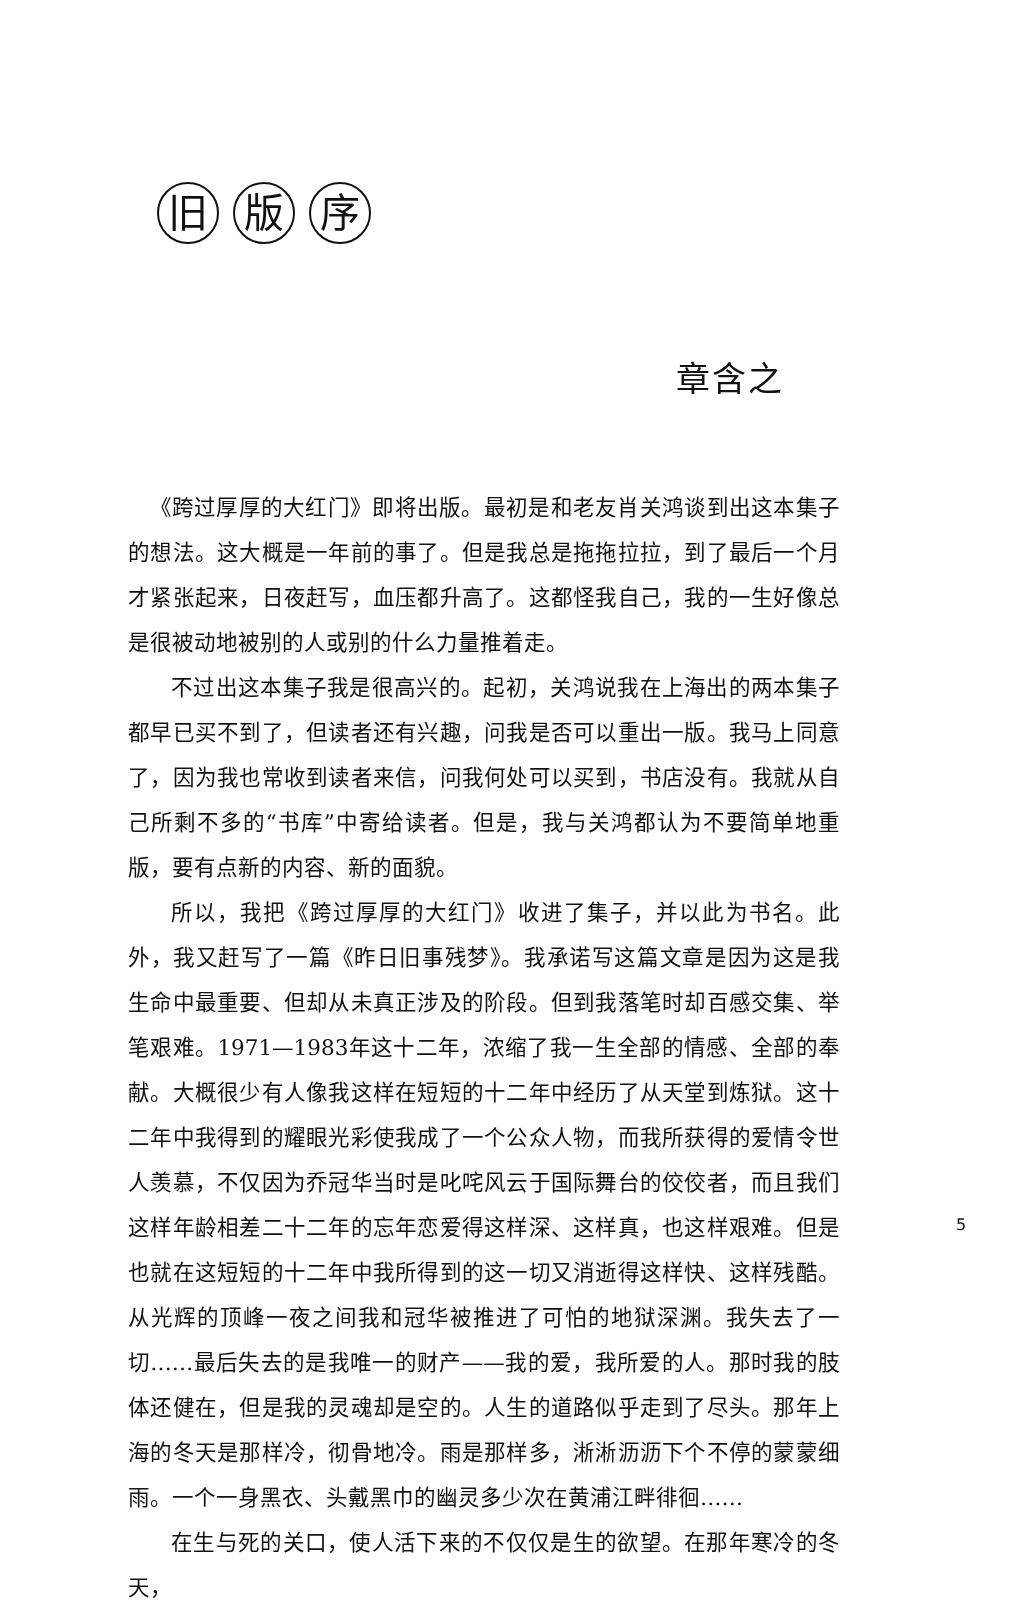旧版 序
章含之
《跨过厚厚的大红门》即将出版。最初是和老友肖关鸿谈到出这本集子的想法。这大概是一年前的事了。但是我总是拖拖拉拉，到了最后一个月才紧张起来，日夜赶写，血压都升高了。这都怪我自己，我的一生好像总是很被动地被别的人或别的什么力量推着走。
不过出这本集子我是很高兴的。起初，关鸿说我在上海出的两本集子都早已买不到了，但读者还有兴趣，问我是否可以重出一版。我马上同意了，因为我也常收到读者来信，问我何处可以买到，书店没有。我就从自己所剩不多的“书库”中寄给读者。但是，我与关鸿都认为不要简单地重版，要有点新的内容、新的面貌。
所以，我把《跨过厚厚的大红门》收进了集子，并以此为书名。此外，我又赶写了一篇《昨日旧事残梦》。我承诺写这篇文章是因为这是我生命中最重要、但却从未真正涉及的阶段。但到我落笔时却百感交集、举笔艰难。1971—1983年这十二年，浓缩了我一生全部的情感、全部的奉献。大概很少有人像我这样在短短的十二年中经历了从天堂到炼狱。这十二年中我得到的耀眼光彩使我成了一个公众人物，而我所获得的爱情令世人羡慕，不仅因为乔冠华当时是叱咤风云于国际舞台的佼佼者，而且我们这样年龄相差二十二年的忘年恋爱得这样深、这样真，也这样艰难。但是也就在这短短的十二年中我所得到的这一切又消逝得这样快、这样残酷。从光辉的顶峰一夜之间我和冠华被推进了可怕的地狱深渊。我失去了一切……最后失去的是我唯一的财产——我的爱，我所爱的人。那时我的肢体还健在，但是我的灵魂却是空的。人生的道路似乎走到了尽头。那年上海的冬天是那样冷，彻骨地冷。雨是那样多，淅淅沥沥下个不停的蒙蒙细雨。一个一身黑衣、头戴黑巾的幽灵多少次在黄浦江畔徘徊……
在生与死的关口，使人活下来的不仅仅是生的欲望。在那年寒冷的冬天，
5